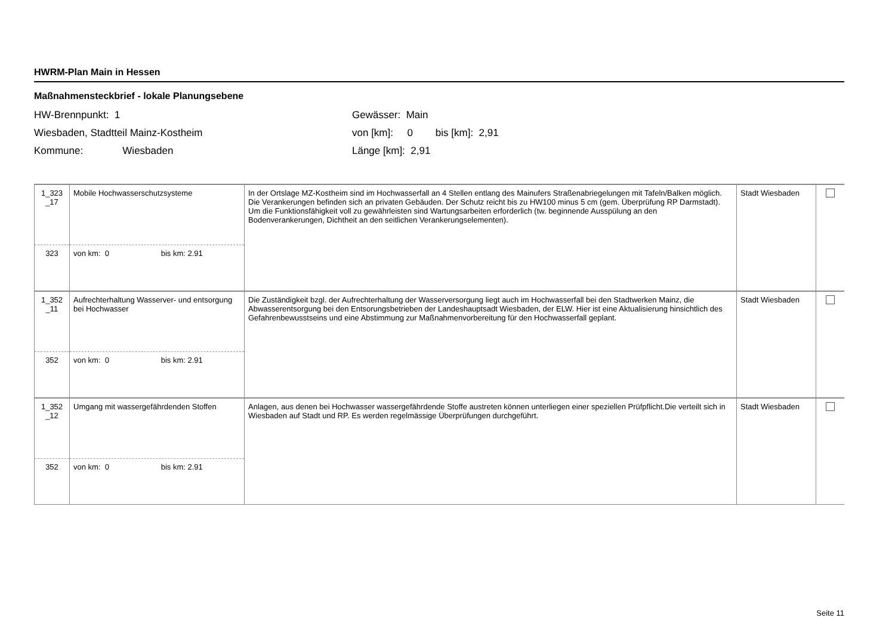HWRM-Plan Main in Hessen
Maßnahmensteckbrief - lokale Planungsebene
HW-Brennpunkt: 1
Wiesbaden, Stadtteil Mainz-Kostheim
Kommune: Wiesbaden
Gewässer: Main
von [km]: 0 bis [km]: 2,91
Länge [km]: 2,91
| 1_323 _17 | Mobile Hochwasserschutzsysteme | In der Ortslage MZ-Kostheim sind im Hochwasserfall an 4 Stellen entlang des Mainufers Straßenabriegelungen mit Tafeln/Balken möglich. Die Verankerungen befinden sich an privaten Gebäuden. Der Schutz reicht bis zu HW100 minus 5 cm (gem. Überprüfung RP Darmstadt). Um die Funktionsfähigkeit voll zu gewährleisten sind Wartungsarbeiten erforderlich (tw. beginnende Ausspülung an den Bodenverankerungen, Dichtheit an den seitlichen Verankerungselementen). | Stadt Wiesbaden | |
| 323 | von km: 0 bis km: 2.91 | | | |
| 1_352 _11 | Aufrechterhaltung Wasserver- und entsorgung bei Hochwasser | Die Zuständigkeit bzgl. der Aufrechterhaltung der Wasserversorgung liegt auch im Hochwasserfall bei den Stadtwerken Mainz, die Abwasserentsorgung bei den Entsorungsbetrieben der Landeshauptsadt Wiesbaden, der ELW. Hier ist eine Aktualisierung hinsichtlich des Gefahrenbewusstseins und eine Abstimmung zur Maßnahmenvorbereitung für den Hochwasserfall geplant. | Stadt Wiesbaden | |
| 352 | von km: 0 bis km: 2.91 | | | |
| 1_352 _12 | Umgang mit wassergefährdenden Stoffen | Anlagen, aus denen bei Hochwasser wassergefährdende Stoffe austreten können unterliegen einer speziellen Prüfpflicht.Die verteilt sich in Wiesbaden auf Stadt und RP. Es werden regelmässige Überprüfungen durchgeführt. | Stadt Wiesbaden | |
| 352 | von km: 0 bis km: 2.91 | | | |
Seite 11